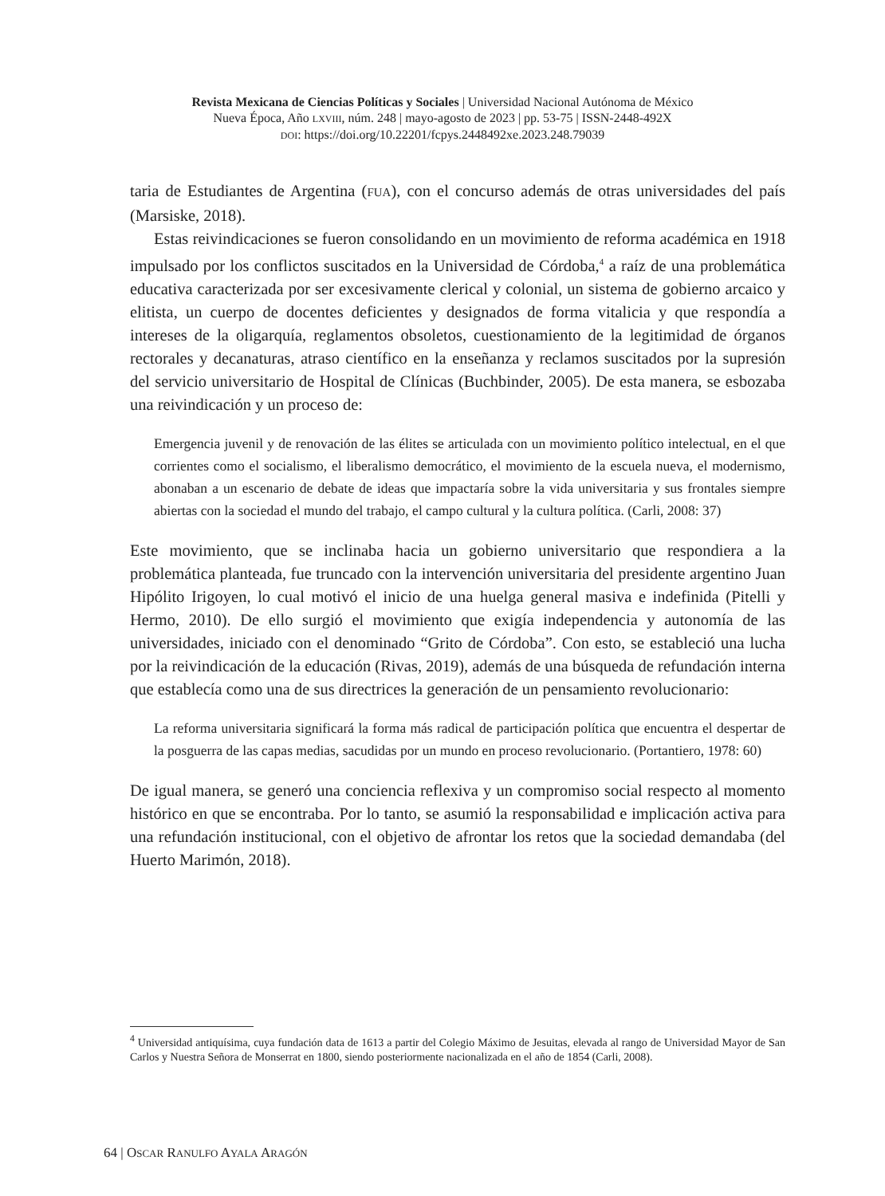Revista Mexicana de Ciencias Políticas y Sociales | Universidad Nacional Autónoma de México
Nueva Época, Año LXVIII, núm. 248 | mayo-agosto de 2023 | pp. 53-75 | ISSN-2448-492X
DOI: https://doi.org/10.22201/fcpys.2448492xe.2023.248.79039
taria de Estudiantes de Argentina (FUA), con el concurso además de otras universidades del país (Marsiske, 2018).
Estas reivindicaciones se fueron consolidando en un movimiento de reforma académica en 1918 impulsado por los conflictos suscitados en la Universidad de Córdoba,<sup>4</sup> a raíz de una problemática educativa caracterizada por ser excesivamente clerical y colonial, un sistema de gobierno arcaico y elitista, un cuerpo de docentes deficientes y designados de forma vitalicia y que respondía a intereses de la oligarquía, reglamentos obsoletos, cuestionamiento de la legitimidad de órganos rectorales y decanaturas, atraso científico en la enseñanza y reclamos suscitados por la supresión del servicio universitario de Hospital de Clínicas (Buchbinder, 2005). De esta manera, se esbozaba una reivindicación y un proceso de:
Emergencia juvenil y de renovación de las élites se articulada con un movimiento político intelectual, en el que corrientes como el socialismo, el liberalismo democrático, el movimiento de la escuela nueva, el modernismo, abonaban a un escenario de debate de ideas que impactaría sobre la vida universitaria y sus frontales siempre abiertas con la sociedad el mundo del trabajo, el campo cultural y la cultura política. (Carli, 2008: 37)
Este movimiento, que se inclinaba hacia un gobierno universitario que respondiera a la problemática planteada, fue truncado con la intervención universitaria del presidente argentino Juan Hipólito Irigoyen, lo cual motivó el inicio de una huelga general masiva e indefinida (Pitelli y Hermo, 2010). De ello surgió el movimiento que exigía independencia y autonomía de las universidades, iniciado con el denominado “Grito de Córdoba”. Con esto, se estableció una lucha por la reivindicación de la educación (Rivas, 2019), además de una búsqueda de refundación interna que establecía como una de sus directrices la generación de un pensamiento revolucionario:
La reforma universitaria significará la forma más radical de participación política que encuentra el despertar de la posguerra de las capas medias, sacudidas por un mundo en proceso revolucionario. (Portantiero, 1978: 60)
De igual manera, se generó una conciencia reflexiva y un compromiso social respecto al momento histórico en que se encontraba. Por lo tanto, se asumió la responsabilidad e implicación activa para una refundación institucional, con el objetivo de afrontar los retos que la sociedad demandaba (del Huerto Marimón, 2018).
<sup>4</sup> Universidad antiquísima, cuya fundación data de 1613 a partir del Colegio Máximo de Jesuitas, elevada al rango de Universidad Mayor de San Carlos y Nuestra Señora de Monserrat en 1800, siendo posteriormente nacionalizada en el año de 1854 (Carli, 2008).
64 | OSCAR RANULFO AYALA ARAGÓN